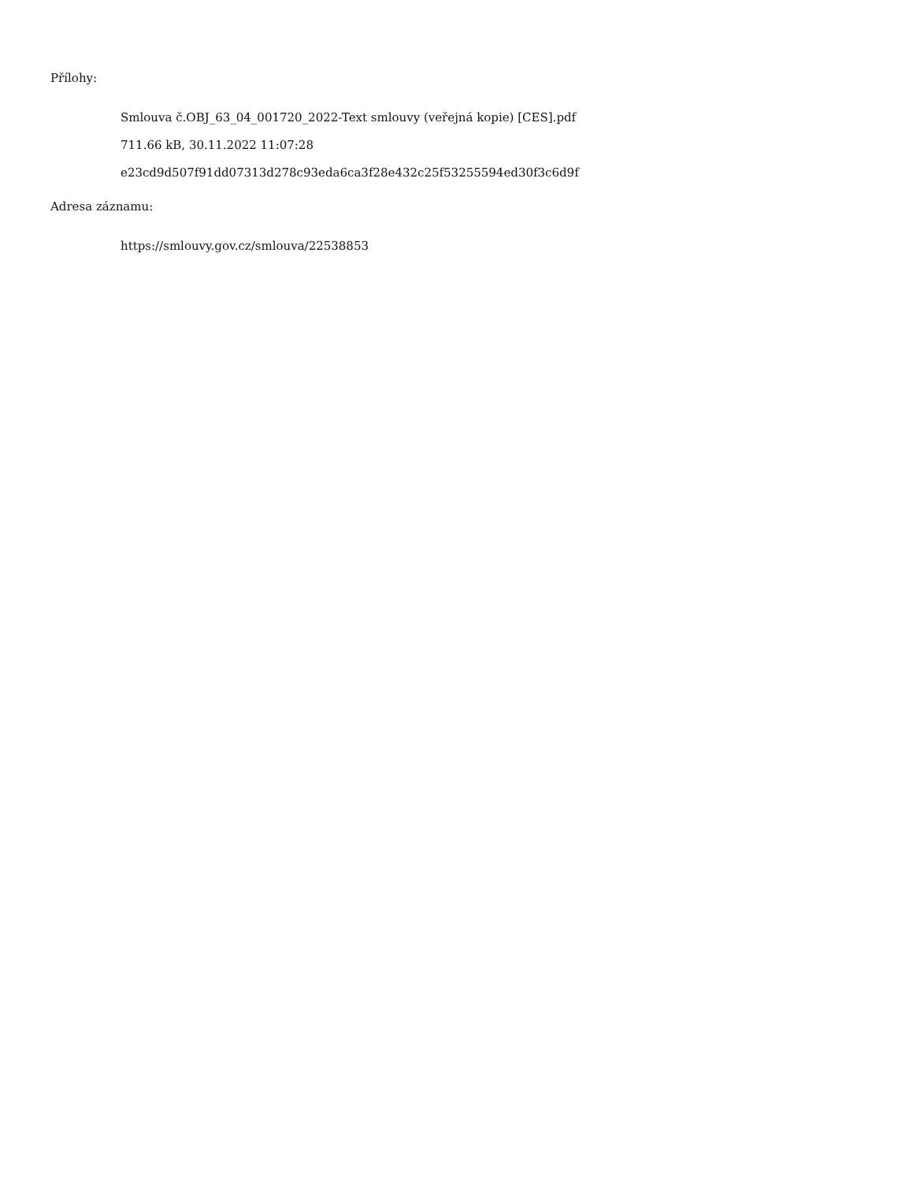Přílohy:
Smlouva č.OBJ_63_04_001720_2022-Text smlouvy (veřejná kopie) [CES].pdf
711.66 kB, 30.11.2022 11:07:28
e23cd9d507f91dd07313d278c93eda6ca3f28e432c25f53255594ed30f3c6d9f
Adresa záznamu:
https://smlouvy.gov.cz/smlouva/22538853